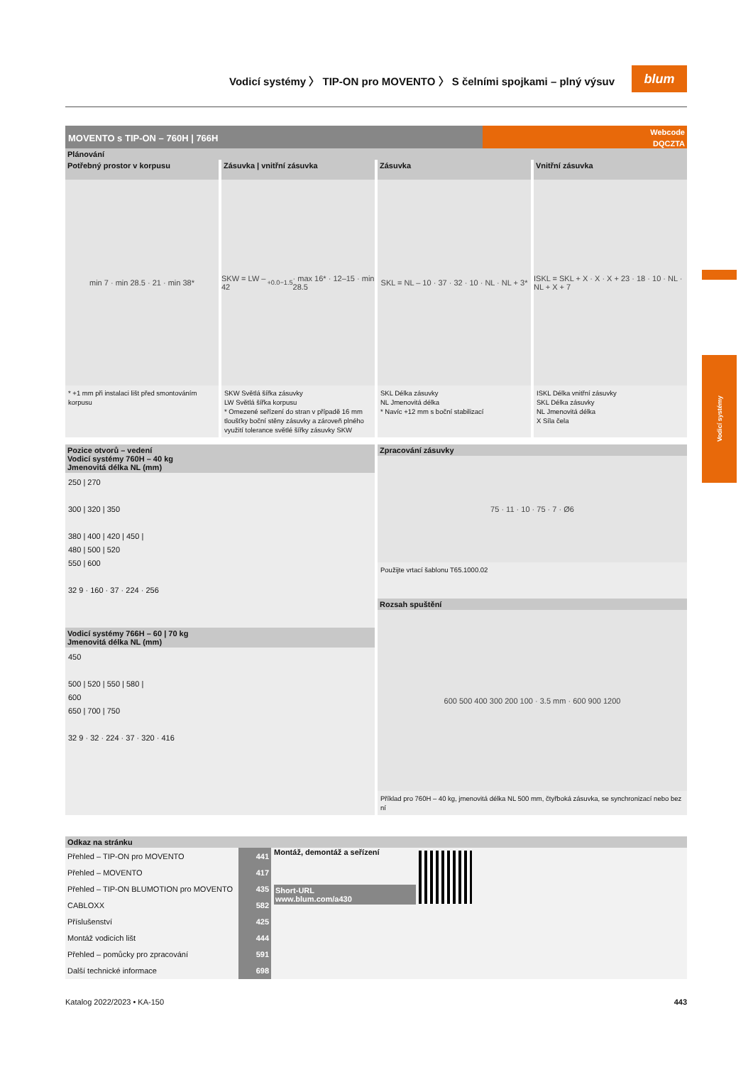Vodicí systémy
Vodicí systémy 〉 TIP-ON pro MOVENTO 〉 S čelními spojkami – plný výsuv
blum
MOVENTO s TIP-ON – 760H | 766H
Webcode
DQCZTA
Plánování
Potřebný prostor v korpusu
min 7 · min 28.5 · 21 · min 38*
* +1 mm při instalaci lišt před smontováním korpusu
Zásuvka | vnitřní zásuvka
SKW = LW – 42 <sup>+0.0</sup><sub>−1.5</sub> · max 16* · 12–15 · min 28.5
SKW Světlá šířka zásuvky
LW Světlá šířka korpusu
* Omezené seřízení do stran v případě 16 mm tloušťky boční stěny zásuvky a zároveň plného využití tolerance světlé šířky zásuvky SKW
Zásuvka
SKL = NL – 10 · 37 · 32 · 10 · NL · NL + 3*
SKL Délka zásuvky
NL Jmenovitá délka
* Navíc +12 mm s boční stabilizací
Vnitřní zásuvka
ISKL = SKL + X · X · X + 23 · 18 · 10 · NL · NL + X + 7
ISKL Délka vnitřní zásuvky
SKL Délka zásuvky
NL Jmenovitá délka
X Síla čela
Pozice otvorů – vedení
Vodicí systémy 760H – 40 kg
Jmenovitá délka NL (mm)
250 | 270
300 | 320 | 350
380 | 400 | 420 | 450 |
480 | 500 | 520
550 | 600
32 9 · 160 · 37 · 224 · 256
Vodicí systémy 766H – 60 | 70 kg
Jmenovitá délka NL (mm)
450
500 | 520 | 550 | 580 |
600
650 | 700 | 750
32 9 · 32 · 224 · 37 · 320 · 416
Zpracování zásuvky
75 · 11 · 10 · 75 · 7 · Ø6
Použijte vrtací šablonu T65.1000.02
Rozsah spuštění
600 500 400 300 200 100 · 3.5 mm · 600 900 1200
Příklad pro 760H – 40 kg, jmenovitá délka NL 500 mm, čtyřboká zásuvka, se synchronizací nebo bez ní
Odkaz na stránku
| Přehled – TIP-ON pro MOVENTO | 441 |
| Přehled – MOVENTO | 417 |
| Přehled – TIP-ON BLUMOTION pro MOVENTO | 435 |
| CABLOXX | 582 |
| Příslušenství | 425 |
| Montáž vodicích lišt | 444 |
| Přehled – pomůcky pro zpracování | 591 |
| Další technické informace | 698 |
Montáž, demontáž a seřízení
Short-URL
www.blum.com/a430
Katalog 2022/2023 • KA-150 443